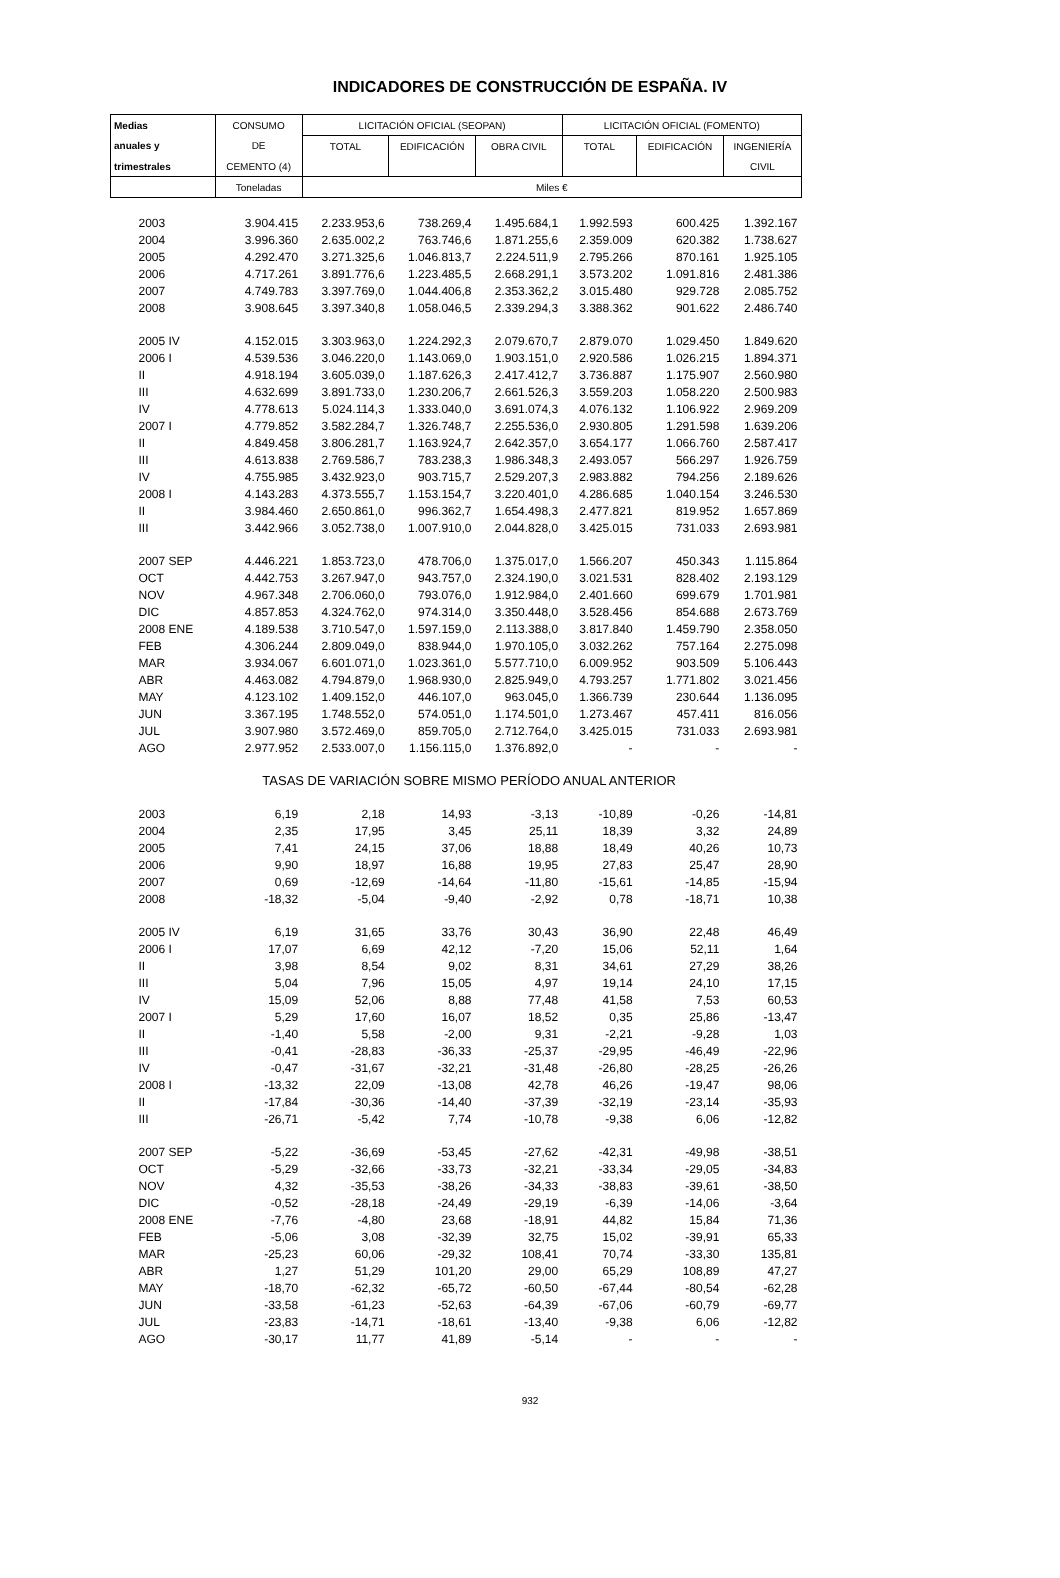INDICADORES DE CONSTRUCCIÓN DE ESPAÑA. IV
| Medias | CONSUMO | LICITACIÓN OFICIAL (SEOPAN) | | | LICITACIÓN OFICIAL (FOMENTO) | | |
| --- | --- | --- | --- | --- | --- | --- | --- |
| anuales y | DE | TOTAL | EDIFICACIÓN | OBRA CIVIL | TOTAL | EDIFICACIÓN | INGENIERÍA |
| trimestrales | CEMENTO (4) | | | | | | CIVIL |
| | Toneladas | Miles € | | | | | |
| 2003 | 3.904.415 | 2.233.953,6 | 738.269,4 | 1.495.684,1 | 1.992.593 | 600.425 | 1.392.167 |
| 2004 | 3.996.360 | 2.635.002,2 | 763.746,6 | 1.871.255,6 | 2.359.009 | 620.382 | 1.738.627 |
| 2005 | 4.292.470 | 3.271.325,6 | 1.046.813,7 | 2.224.511,9 | 2.795.266 | 870.161 | 1.925.105 |
| 2006 | 4.717.261 | 3.891.776,6 | 1.223.485,5 | 2.668.291,1 | 3.573.202 | 1.091.816 | 2.481.386 |
| 2007 | 4.749.783 | 3.397.769,0 | 1.044.406,8 | 2.353.362,2 | 3.015.480 | 929.728 | 2.085.752 |
| 2008 | 3.908.645 | 3.397.340,8 | 1.058.046,5 | 2.339.294,3 | 3.388.362 | 901.622 | 2.486.740 |
| 2005 IV | 4.152.015 | 3.303.963,0 | 1.224.292,3 | 2.079.670,7 | 2.879.070 | 1.029.450 | 1.849.620 |
| 2006 I | 4.539.536 | 3.046.220,0 | 1.143.069,0 | 1.903.151,0 | 2.920.586 | 1.026.215 | 1.894.371 |
| II | 4.918.194 | 3.605.039,0 | 1.187.626,3 | 2.417.412,7 | 3.736.887 | 1.175.907 | 2.560.980 |
| III | 4.632.699 | 3.891.733,0 | 1.230.206,7 | 2.661.526,3 | 3.559.203 | 1.058.220 | 2.500.983 |
| IV | 4.778.613 | 5.024.114,3 | 1.333.040,0 | 3.691.074,3 | 4.076.132 | 1.106.922 | 2.969.209 |
| 2007 I | 4.779.852 | 3.582.284,7 | 1.326.748,7 | 2.255.536,0 | 2.930.805 | 1.291.598 | 1.639.206 |
| II | 4.849.458 | 3.806.281,7 | 1.163.924,7 | 2.642.357,0 | 3.654.177 | 1.066.760 | 2.587.417 |
| III | 4.613.838 | 2.769.586,7 | 783.238,3 | 1.986.348,3 | 2.493.057 | 566.297 | 1.926.759 |
| IV | 4.755.985 | 3.432.923,0 | 903.715,7 | 2.529.207,3 | 2.983.882 | 794.256 | 2.189.626 |
| 2008 I | 4.143.283 | 4.373.555,7 | 1.153.154,7 | 3.220.401,0 | 4.286.685 | 1.040.154 | 3.246.530 |
| II | 3.984.460 | 2.650.861,0 | 996.362,7 | 1.654.498,3 | 2.477.821 | 819.952 | 1.657.869 |
| III | 3.442.966 | 3.052.738,0 | 1.007.910,0 | 2.044.828,0 | 3.425.015 | 731.033 | 2.693.981 |
| 2007 SEP | 4.446.221 | 1.853.723,0 | 478.706,0 | 1.375.017,0 | 1.566.207 | 450.343 | 1.115.864 |
| OCT | 4.442.753 | 3.267.947,0 | 943.757,0 | 2.324.190,0 | 3.021.531 | 828.402 | 2.193.129 |
| NOV | 4.967.348 | 2.706.060,0 | 793.076,0 | 1.912.984,0 | 2.401.660 | 699.679 | 1.701.981 |
| DIC | 4.857.853 | 4.324.762,0 | 974.314,0 | 3.350.448,0 | 3.528.456 | 854.688 | 2.673.769 |
| 2008 ENE | 4.189.538 | 3.710.547,0 | 1.597.159,0 | 2.113.388,0 | 3.817.840 | 1.459.790 | 2.358.050 |
| FEB | 4.306.244 | 2.809.049,0 | 838.944,0 | 1.970.105,0 | 3.032.262 | 757.164 | 2.275.098 |
| MAR | 3.934.067 | 6.601.071,0 | 1.023.361,0 | 5.577.710,0 | 6.009.952 | 903.509 | 5.106.443 |
| ABR | 4.463.082 | 4.794.879,0 | 1.968.930,0 | 2.825.949,0 | 4.793.257 | 1.771.802 | 3.021.456 |
| MAY | 4.123.102 | 1.409.152,0 | 446.107,0 | 963.045,0 | 1.366.739 | 230.644 | 1.136.095 |
| JUN | 3.367.195 | 1.748.552,0 | 574.051,0 | 1.174.501,0 | 1.273.467 | 457.411 | 816.056 |
| JUL | 3.907.980 | 3.572.469,0 | 859.705,0 | 2.712.764,0 | 3.425.015 | 731.033 | 2.693.981 |
| AGO | 2.977.952 | 2.533.007,0 | 1.156.115,0 | 1.376.892,0 | - | - | - |
| | TASAS DE VARIACIÓN SOBRE MISMO PERÍODO ANUAL ANTERIOR | | | | | | |
| 2003 | 6,19 | 2,18 | 14,93 | -3,13 | -10,89 | -0,26 | -14,81 |
| 2004 | 2,35 | 17,95 | 3,45 | 25,11 | 18,39 | 3,32 | 24,89 |
| 2005 | 7,41 | 24,15 | 37,06 | 18,88 | 18,49 | 40,26 | 10,73 |
| 2006 | 9,90 | 18,97 | 16,88 | 19,95 | 27,83 | 25,47 | 28,90 |
| 2007 | 0,69 | -12,69 | -14,64 | -11,80 | -15,61 | -14,85 | -15,94 |
| 2008 | -18,32 | -5,04 | -9,40 | -2,92 | 0,78 | -18,71 | 10,38 |
| 2005 IV | 6,19 | 31,65 | 33,76 | 30,43 | 36,90 | 22,48 | 46,49 |
| 2006 I | 17,07 | 6,69 | 42,12 | -7,20 | 15,06 | 52,11 | 1,64 |
| II | 3,98 | 8,54 | 9,02 | 8,31 | 34,61 | 27,29 | 38,26 |
| III | 5,04 | 7,96 | 15,05 | 4,97 | 19,14 | 24,10 | 17,15 |
| IV | 15,09 | 52,06 | 8,88 | 77,48 | 41,58 | 7,53 | 60,53 |
| 2007 I | 5,29 | 17,60 | 16,07 | 18,52 | 0,35 | 25,86 | -13,47 |
| II | -1,40 | 5,58 | -2,00 | 9,31 | -2,21 | -9,28 | 1,03 |
| III | -0,41 | -28,83 | -36,33 | -25,37 | -29,95 | -46,49 | -22,96 |
| IV | -0,47 | -31,67 | -32,21 | -31,48 | -26,80 | -28,25 | -26,26 |
| 2008 I | -13,32 | 22,09 | -13,08 | 42,78 | 46,26 | -19,47 | 98,06 |
| II | -17,84 | -30,36 | -14,40 | -37,39 | -32,19 | -23,14 | -35,93 |
| III | -26,71 | -5,42 | 7,74 | -10,78 | -9,38 | 6,06 | -12,82 |
| 2007 SEP | -5,22 | -36,69 | -53,45 | -27,62 | -42,31 | -49,98 | -38,51 |
| OCT | -5,29 | -32,66 | -33,73 | -32,21 | -33,34 | -29,05 | -34,83 |
| NOV | 4,32 | -35,53 | -38,26 | -34,33 | -38,83 | -39,61 | -38,50 |
| DIC | -0,52 | -28,18 | -24,49 | -29,19 | -6,39 | -14,06 | -3,64 |
| 2008 ENE | -7,76 | -4,80 | 23,68 | -18,91 | 44,82 | 15,84 | 71,36 |
| FEB | -5,06 | 3,08 | -32,39 | 32,75 | 15,02 | -39,91 | 65,33 |
| MAR | -25,23 | 60,06 | -29,32 | 108,41 | 70,74 | -33,30 | 135,81 |
| ABR | 1,27 | 51,29 | 101,20 | 29,00 | 65,29 | 108,89 | 47,27 |
| MAY | -18,70 | -62,32 | -65,72 | -60,50 | -67,44 | -80,54 | -62,28 |
| JUN | -33,58 | -61,23 | -52,63 | -64,39 | -67,06 | -60,79 | -69,77 |
| JUL | -23,83 | -14,71 | -18,61 | -13,40 | -9,38 | 6,06 | -12,82 |
| AGO | -30,17 | 11,77 | 41,89 | -5,14 | - | - | - |
932